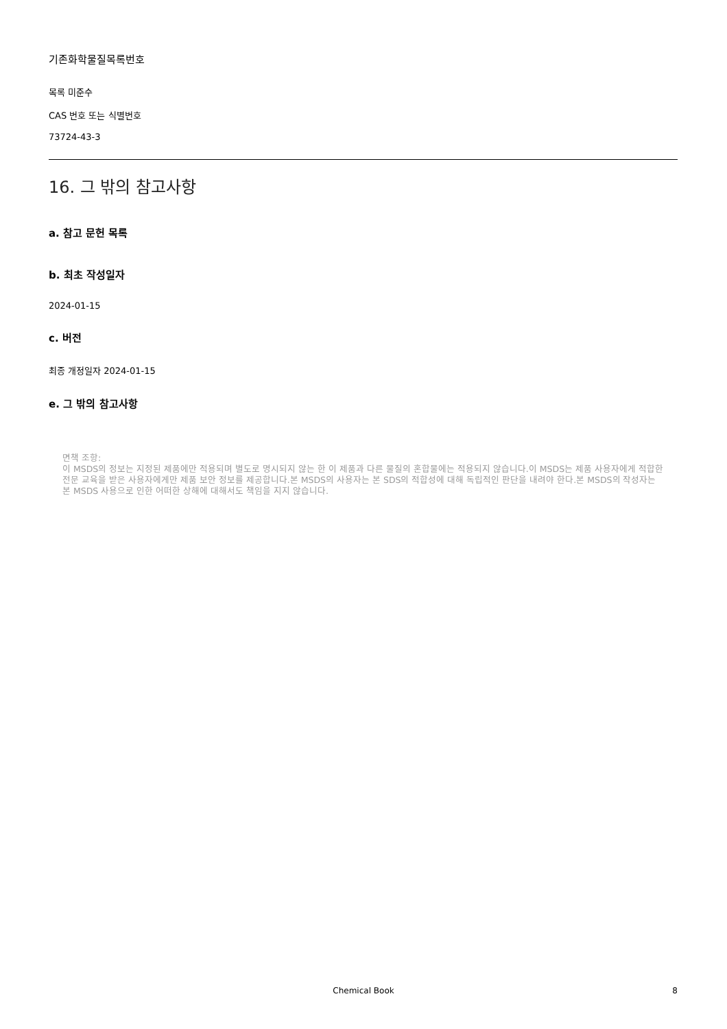기존화학물질목록번호
목록 미준수
CAS 번호 또는 식별번호
73724-43-3
16. 그 밖의 참고사항
a. 참고 문헌 목록
b. 최초 작성일자
2024-01-15
c. 버전
최종 개정일자 2024-01-15
e. 그 밖의 참고사항
면책 조항:
이 MSDS의 정보는 지정된 제품에만 적용되며 별도로 명시되지 않는 한 이 제품과 다른 물질의 혼합물에는 적용되지 않습니다.이 MSDS는 제품 사용자에게 적합한 전문 교육을 받은 사용자에게만 제품 보안 정보를 제공합니다.본 MSDS의 사용자는 본 SDS의 적합성에 대해 독립적인 판단을 내려야 한다.본 MSDS의 작성자는 본 MSDS 사용으로 인한 어떠한 상해에 대해서도 책임을 지지 않습니다.
Chemical Book
8